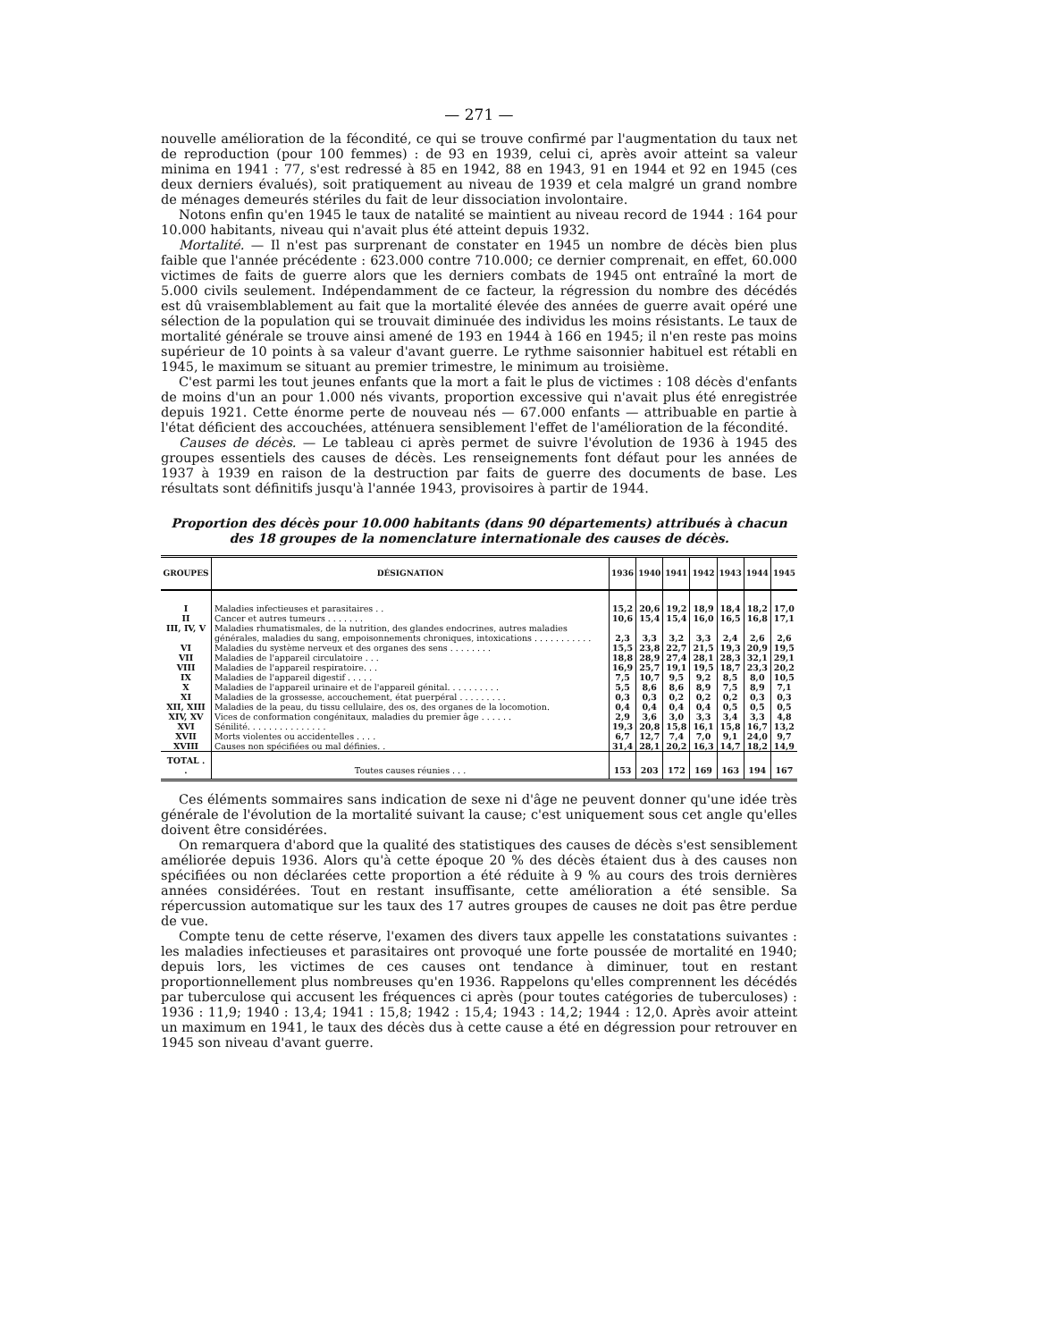— 271 —
nouvelle amélioration de la fécondité, ce qui se trouve confirmé par l'augmentation du taux net de reproduction (pour 100 femmes) : de 93 en 1939, celui ci, après avoir atteint sa valeur minima en 1941 : 77, s'est redressé à 85 en 1942, 88 en 1943, 91 en 1944 et 92 en 1945 (ces deux derniers évalués), soit pratiquement au niveau de 1939 et cela malgré un grand nombre de ménages demeurés stériles du fait de leur dissociation involontaire.
Notons enfin qu'en 1945 le taux de natalité se maintient au niveau record de 1944 : 164 pour 10.000 habitants, niveau qui n'avait plus été atteint depuis 1932.
Mortalité. — Il n'est pas surprenant de constater en 1945 un nombre de décès bien plus faible que l'année précédente : 623.000 contre 710.000; ce dernier comprenait, en effet, 60.000 victimes de faits de guerre alors que les derniers combats de 1945 ont entraîné la mort de 5.000 civils seulement. Indépendamment de ce facteur, la régression du nombre des décédés est dû vraisemblablement au fait que la mortalité élevée des années de guerre avait opéré une sélection de la population qui se trouvait diminuée des individus les moins résistants. Le taux de mortalité générale se trouve ainsi amené de 193 en 1944 à 166 en 1945; il n'en reste pas moins supérieur de 10 points à sa valeur d'avant guerre. Le rythme saisonnier habituel est rétabli en 1945, le maximum se situant au premier trimestre, le minimum au troisième.
C'est parmi les tout jeunes enfants que la mort a fait le plus de victimes : 108 décès d'enfants de moins d'un an pour 1.000 nés vivants, proportion excessive qui n'avait plus été enregistrée depuis 1921. Cette énorme perte de nouveau nés — 67.000 enfants — attribuable en partie à l'état déficient des accouchées, atténuera sensiblement l'effet de l'amélioration de la fécondité.
Causes de décès. — Le tableau ci après permet de suivre l'évolution de 1936 à 1945 des groupes essentiels des causes de décès. Les renseignements font défaut pour les années de 1937 à 1939 en raison de la destruction par faits de guerre des documents de base. Les résultats sont définitifs jusqu'à l'année 1943, provisoires à partir de 1944.
Proportion des décès pour 10.000 habitants (dans 90 départements) attribués à chacun
des 18 groupes de la nomenclature internationale des causes de décès.
| GROUPES | DÉSIGNATION | 1936 | 1940 | 1941 | 1942 | 1943 | 1944 | 1945 |
| --- | --- | --- | --- | --- | --- | --- | --- | --- |
| I | Maladies infectieuses et parasitaires . . | 15,2 | 20,6 | 19,2 | 18,9 | 18,4 | 18,2 | 17,0 |
| II | Cancer et autres tumeurs . . . . . . . | 10,6 | 15,4 | 15,4 | 16,0 | 16,5 | 16,8 | 17,1 |
| III, IV, V | Maladies rhumatismales, de la nutrition, des glandes endocrines, autres maladies générales, maladies du sang, empoisonnements chroniques, intoxications . . . . . . . . . . . | 2,3 | 3,3 | 3,2 | 3,3 | 2,4 | 2,6 | 2,6 |
| VI | Maladies du système nerveux et des organes des sens . . . . . . . . | 15,5 | 23,8 | 22,7 | 21,5 | 19,3 | 20,9 | 19,5 |
| VII | Maladies de l'appareil circulatoire . . . | 18,8 | 28,9 | 27,4 | 28,1 | 28,3 | 32,1 | 29,1 |
| VIII | Maladies de l'appareil respiratoire. . . | 16,9 | 25,7 | 19,1 | 19,5 | 18,7 | 23,3 | 20,2 |
| IX | Maladies de l'appareil digestif . . . . . | 7,5 | 10,7 | 9,5 | 9,2 | 8,5 | 8,0 | 10,5 |
| X | Maladies de l'appareil urinaire et de l'appareil génital. . . . . . . . . . | 5,5 | 8,6 | 8,6 | 8,9 | 7,5 | 8,9 | 7,1 |
| XI | Maladies de la grossesse, accouchement, état puerpéral . . . . . . . . . | 0,3 | 0,3 | 0,2 | 0,2 | 0,2 | 0,3 | 0,3 |
| XII, XIII | Maladies de la peau, du tissu cellulaire, des os, des organes de la locomotion. | 0,4 | 0,4 | 0,4 | 0,4 | 0,5 | 0,5 | 0,5 |
| XIV, XV | Vices de conformation congénitaux, maladies du premier âge . . . . . . | 2,9 | 3,6 | 3,0 | 3,3 | 3,4 | 3,3 | 4,8 |
| XVI | Sénilité. . . . . . . . . . . . . . . | 19,3 | 20,8 | 15,8 | 16,1 | 15,8 | 16,7 | 13,2 |
| XVII | Morts violentes ou accidentelles . . . . | 6,7 | 12,7 | 7,4 | 7,0 | 9,1 | 24,0 | 9,7 |
| XVIII | Causes non spécifiées ou mal définies. . | 31,4 | 28,1 | 20,2 | 16,3 | 14,7 | 18,2 | 14,9 |
| TOTAL . . | Toutes causes réunies . . . | 153 | 203 | 172 | 169 | 163 | 194 | 167 |
Ces éléments sommaires sans indication de sexe ni d'âge ne peuvent donner qu'une idée très générale de l'évolution de la mortalité suivant la cause; c'est uniquement sous cet angle qu'elles doivent être considérées.
On remarquera d'abord que la qualité des statistiques des causes de décès s'est sensiblement améliorée depuis 1936. Alors qu'à cette époque 20 % des décès étaient dus à des causes non spécifiées ou non déclarées cette proportion a été réduite à 9 % au cours des trois dernières années considérées. Tout en restant insuffisante, cette amélioration a été sensible. Sa répercussion automatique sur les taux des 17 autres groupes de causes ne doit pas être perdue de vue.
Compte tenu de cette réserve, l'examen des divers taux appelle les constatations suivantes : les maladies infectieuses et parasitaires ont provoqué une forte poussée de mortalité en 1940; depuis lors, les victimes de ces causes ont tendance à diminuer, tout en restant proportionnellement plus nombreuses qu'en 1936. Rappelons qu'elles comprennent les décédés par tuberculose qui accusent les fréquences ci après (pour toutes catégories de tuberculoses) : 1936 : 11,9; 1940 : 13,4; 1941 : 15,8; 1942 : 15,4; 1943 : 14,2; 1944 : 12,0. Après avoir atteint un maximum en 1941, le taux des décès dus à cette cause a été en dégression pour retrouver en 1945 son niveau d'avant guerre.